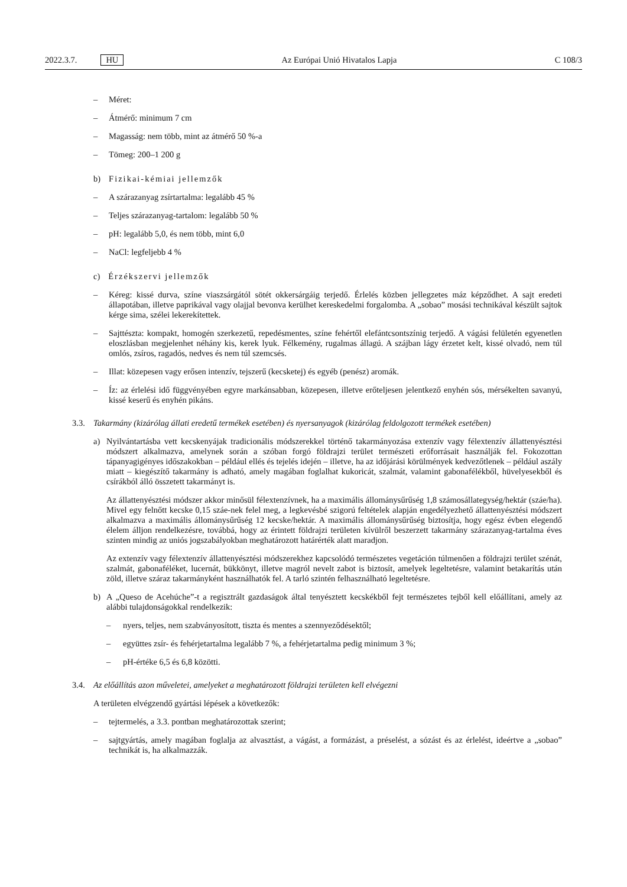2022.3.7. HU Az Európai Unió Hivatalos Lapja C 108/3
– Méret:
– Átmérő: minimum 7 cm
– Magasság: nem több, mint az átmérő 50 %-a
– Tömeg: 200–1 200 g
b) Fizikai-kémiai jellemzők
– A szárazanyag zsírtartalma: legalább 45 %
– Teljes szárazanyag-tartalom: legalább 50 %
– pH: legalább 5,0, és nem több, mint 6,0
– NaCl: legfeljebb 4 %
c) Érzékszervi jellemzők
– Kéreg: kissé durva, színe viaszsárgától sötét okkersárgáig terjedő. Érlelés közben jellegzetes máz képződhet. A sajt eredeti állapotában, illetve paprikával vagy olajjal bevonva kerülhet kereskedelmi forgalomba. A „sobao” mosási technikával készült sajtok kérge sima, szélei lekerekítettek.
– Sajttészta: kompakt, homogén szerkezetű, repedésmentes, színe fehértől elefántcsontszínig terjedő. A vágási felületén egyenetlen eloszlásban megjelenhet néhány kis, kerek lyuk. Félkemény, rugalmas állagú. A szájban lágy érzetet kelt, kissé olvadó, nem túl omlós, zsíros, ragadós, nedves és nem túl szemcsés.
– Illat: közepesen vagy erősen intenzív, tejszerű (kecsketej) és egyéb (penész) aromák.
– Íz: az érlelési idő függvényében egyre markánsabban, közepesen, illetve erőteljesen jelentkező enyhén sós, mérsékelten savanyú, kissé keserű és enyhén pikáns.
3.3. Takarmány (kizárólag állati eredetű termékek esetében) és nyersanyagok (kizárólag feldolgozott termékek esetében)
a) Nyilvántartásba vett kecskenyájak tradicionális módszerekkel történő takarmányozása extenzív vagy félextenzív állattenyésztési módszert alkalmazva, amelynek során a szóban forgó földrajzi terület természeti erőforrásait használják fel. Fokozottan tápanyagigényes időszakokban – például ellés és tejelés idején – illetve, ha az időjárási körülmények kedvezőtlenek – például aszály miatt – kiegészítő takarmány is adható, amely magában foglalhat kukoricát, szalmát, valamint gabonafélékből, hüvelyesekből és csírákból álló összetett takarmányt is.
Az állattenyésztési módszer akkor minősül félextenzívnek, ha a maximális állománysűrűség 1,8 számosállategység/hektár (száe/ha). Mivel egy felnőtt kecske 0,15 száe-nek felel meg, a legkevésbé szigorú feltételek alapján engedélyezhető állattenyésztési módszert alkalmazva a maximális állománysűrűség 12 kecske/hektár. A maximális állománysűrűség biztosítja, hogy egész évben elegendő élelem álljon rendelkezésre, továbbá, hogy az érintett földrajzi területen kívülről beszerzett takarmány szárazanyag-tartalma éves szinten mindig az uniós jogszabályokban meghatározott határérték alatt maradjon.
Az extenzív vagy félextenzív állattenyésztési módszerekhez kapcsolódó természetes vegetáción túlmenően a földrajzi terület szénát, szalmát, gabonaféléket, lucernát, bükkönyt, illetve magról nevelt zabot is biztosít, amelyek legeltetésre, valamint betakarítás után zöld, illetve száraz takarmányként használhatók fel. A tarló szintén felhasználható legeltetésre.
b) A „Queso de Acehúche”-t a regisztrált gazdaságok által tenyésztett kecskékből fejt természetes tejből kell előállítani, amely az alábbi tulajdonságokkal rendelkezik:
– nyers, teljes, nem szabványosított, tiszta és mentes a szennyeződésektől;
– együttes zsír- és fehérjetartalma legalább 7 %, a fehérjetartalma pedig minimum 3 %;
– pH-értéke 6,5 és 6,8 közötti.
3.4. Az előállítás azon műveletei, amelyeket a meghatározott földrajzi területen kell elvégezni
A területen elvégzendő gyártási lépések a következők:
– tejtermelés, a 3.3. pontban meghatározottak szerint;
– sajtgyártás, amely magában foglalja az alvasztást, a vágást, a formázást, a préselést, a sózást és az érlelést, ideértve a „sobao” technikát is, ha alkalmazzák.